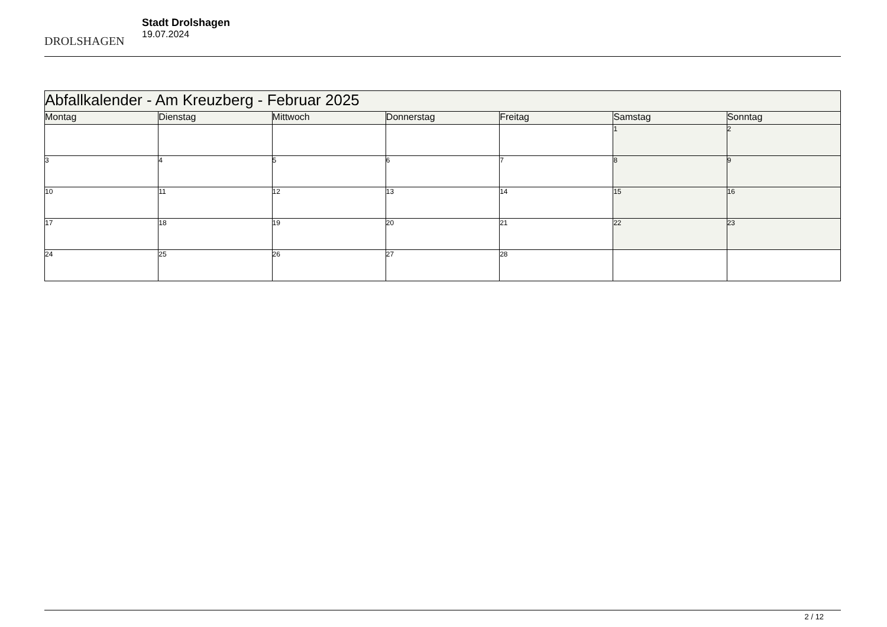DROLSHAGEN
Stadt Drolshagen
19.07.2024
| Abfallkalender - Am Kreuzberg - Februar 2025 | | | | | | |
| --- | --- | --- | --- | --- | --- | --- |
| Montag | Dienstag | Mittwoch | Donnerstag | Freitag | Samstag | Sonntag |
| | | | | | 1 | 2 |
| 3 | 4 | 5 | 6 | 7 | 8 | 9 |
| 10 | 11 | 12 | 13 | 14 | 15 | 16 |
| 17 | 18 | 19 | 20 | 21 | 22 | 23 |
| 24 | 25 | 26 | 27 | 28 | | |
2 / 12